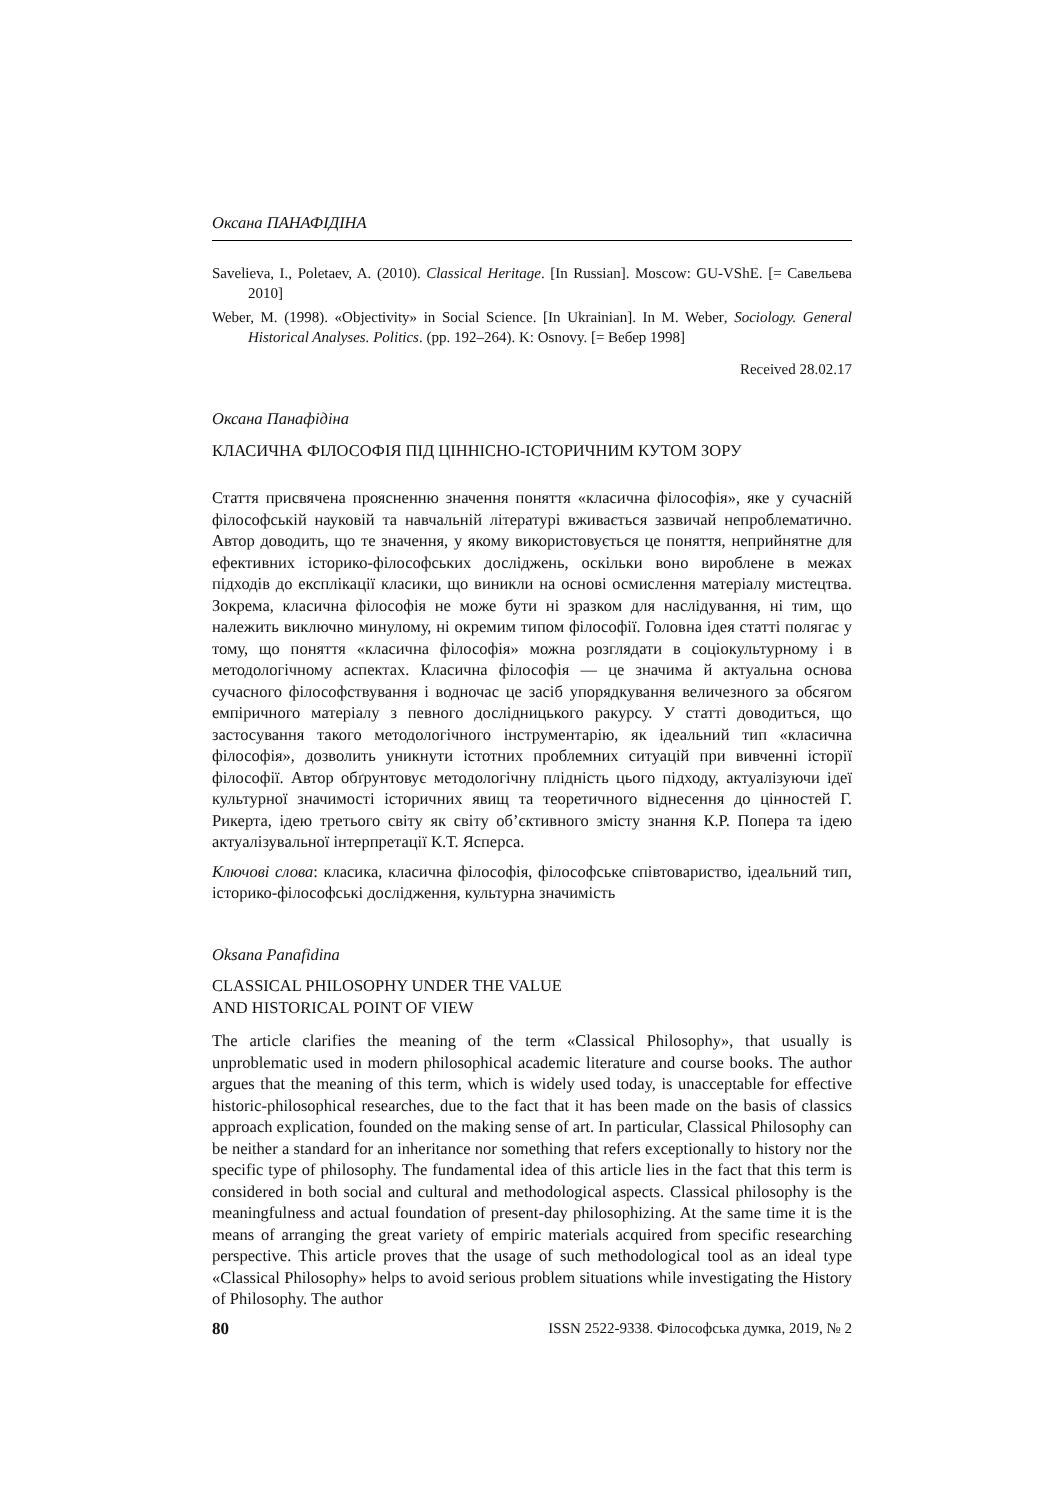Оксана ПАНАФІДІНА
Savelieva, I., Poletaev, A. (2010). Classical Heritage. [In Russian]. Moscow: GU-VShE. [= Савельева 2010]
Weber, M. (1998). «Objectivity» in Social Science. [In Ukrainian]. In M. Weber, Sociology. General Historical Analyses. Politics. (pp. 192–264). K: Osnovy. [= Вебер 1998]
Received 28.02.17
Оксана Панафідіна
КЛАСИЧНА ФІЛОСОФІЯ ПІД ЦІННІСНО-ІСТОРИЧНИМ КУТОМ ЗОРУ
Стаття присвячена проясненню значення поняття «класична філософія», яке у сучасній філософській науковій та навчальній літературі вживається зазвичай непроблематично. Автор доводить, що те значення, у якому використовується це поняття, неприйнятне для ефективних історико-філософських досліджень, оскільки воно вироблене в межах підходів до експлікації класики, що виникли на основі осмислення матеріалу мистецтва. Зокрема, класична філософія не може бути ні зразком для наслідування, ні тим, що належить виключно минулому, ні окремим типом філософії. Головна ідея статті полягає у тому, що поняття «класична філософія» можна розглядати в соціокультурному і в методологічному аспектах. Класична філософія — це значима й актуальна основа сучасного філософствування і водночас це засіб упорядкування величезного за обсягом емпіричного матеріалу з певного дослідницького ракурсу. У статті доводиться, що застосування такого методологічного інструментарію, як ідеальний тип «класична філософія», дозволить уникнути істотних проблемних ситуацій при вивченні історії філософії. Автор обґрунтовує методологічну плідність цього підходу, актуалізуючи ідеї культурної значимості історичних явищ та теоретичного віднесення до цінностей Г. Рикерта, ідею третього світу як світу об’єктивного змісту знання К.Р. Попера та ідею актуалізувальної інтерпретації К.Т. Ясперса.
Ключові слова: класика, класична філософія, філософське співтовариство, ідеальний тип, історико-філософські дослідження, культурна значимість
Oksana Panafidina
CLASSICAL PHILOSOPHY UNDER THE VALUE
AND HISTORICAL POINT OF VIEW
The article clarifies the meaning of the term «Classical Philosophy», that usually is unproblematic used in modern philosophical academic literature and course books. The author argues that the meaning of this term, which is widely used today, is unacceptable for effective historic-philosophical researches, due to the fact that it has been made on the basis of classics approach explication, founded on the making sense of art. In particular, Classical Philosophy can be neither a standard for an inheritance nor something that refers exceptionally to history nor the specific type of philosophy. The fundamental idea of this article lies in the fact that this term is considered in both social and cultural and methodological aspects. Classical philosophy is the meaningfulness and actual foundation of present-day philosophizing. At the same time it is the means of arranging the great variety of empiric materials acquired from specific researching perspective. This article proves that the usage of such methodological tool as an ideal type «Classical Philosophy» helps to avoid serious problem situations while investigating the History of Philosophy. The author
80 ISSN 2522-9338. Філософська думка, 2019, № 2